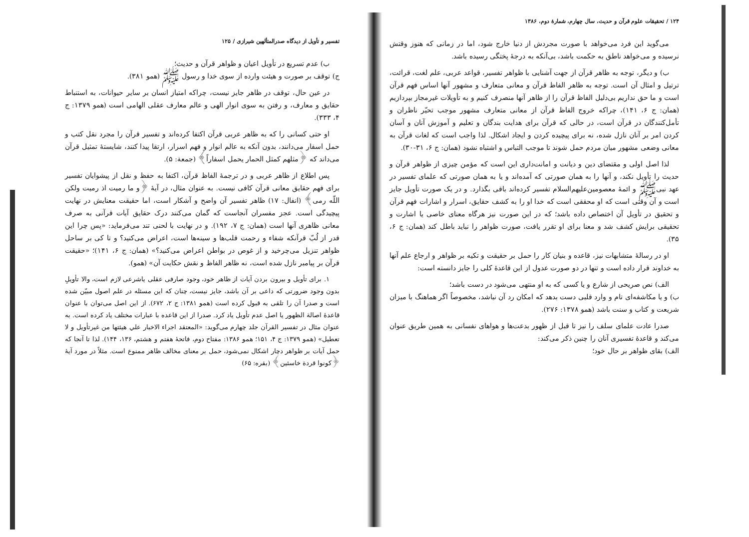۱۲۴ / تحقیقات علوم قرآن و حدیث، سال چهارم، شمارهٔ دوم، ۱۳۸۶
می‌گوید این فرد می‌خواهد با صورت مجردش از دنیا خارج شود، اما در زمانی که هنوز وقتش نرسیده و می‌خواهد ناطق به حکمت باشد، بی‌آنکه به درجهٔ پختگی رسیده باشد.
ب) و دیگر، توجه به ظاهر قرآن از جهت آشنایی با ظواهر تفسیر، قواعد عربی، علم لغت، قرائت، ترتیل و امثال آن است. توجه به ظاهر الفاظ قرآن و معانی متعارف و مشهور آنها اساس فهم قرآن است و ما حق نداریم بی‌دلیل الفاظ قرآن را از ظاهر آنها منصرف کنیم و به تأویلات غیرمجاز بپردازیم (همان: ج ۶، ۱۴۱)، چراکه خروج الفاظ قرآن از معانی متعارف مشهور موجب تحیّر ناظران و تأمل‌کنندگان در قرآن است، در حالی که قرآن برای هدایت بندگان و تعلیم و آموزش آنان و آسان کردن امر بر آنان نازل شده، نه برای پیچیده کردن و ایجاد اشکال. لذا واجب است که لغات قرآن به معانی وضعی مشهور میان مردم حمل شوند تا موجب التباس و اشتباه نشود (همان: ج ۶، ۳۱-۳۰).
لذا اصل اولی و مقتضای دین و دیانت و امانت‌داری این است که مؤمن چیزی از ظواهر قرآن و حدیث را تأویل نکند، و آنها را به همان صورتی که آمده‌اند و یا به همان صورتی که علمای تفسیر در عهد نبی‌ﷺ و ائمهٔ معصومین‌علیهم‌السلام تفسیر کرده‌اند باقی بگذارد. و در یک صورت تأویل جایز است و آن وقتی است که او محققی است که خدا او را به کشف حقایق، اسرار و اشارات فهم قرآن و تحقیق در تأویل آن اختصاص داده باشد؛ که در این صورت نیز هرگاه معنای خاصی یا اشارت و تحقیقی برایش کشف شد و معنا برای او تقرر یافت، صورت ظواهر را نباید باطل کند (همان: ج ۶، ۳۵).
او در رسالهٔ متشابهات نیز، قاعده و بنیان کار را حمل بر حقیقت و تکیه بر ظواهر و ارجاع علم آنها به خداوند قرار داده است و تنها در دو صورت عدول از این قاعدهٔ کلی را جایز دانسته است:
الف) نص صریحی از شارع و یا کسی که به او منتهی می‌شود در دست باشد؛
ب) و یا مکاشفه‌ای تام و وارد قلبی دست بدهد که امکان رد آن نباشد، مخصوصاً اگر هماهنگ با میزان شریعت و کتاب و سنت باشد (همو ۱۳۷۸: ۲۷۶).
صدرا عادت علمای سلف را نیز تا قبل از ظهور بدعت‌ها و هواهای نفسانی به همین طریق عنوان می‌کند و قاعدهٔ تفسیری آنان را چنین ذکر می‌کند:
الف) بقای ظواهر بر حال خود؛
تفسیر و تأویل از دیدگاه صدرالمتألهین شیرازی / ۱۲۵
ب) عدم تسریع در تأویل اعیان و ظواهر قرآن و حدیث؛
ج) توقف بر صورت و هیئت وارده از سوی خدا و رسول ﷺ (همو ۳۸۱).
در عین حال، توقف در ظاهر جایز نیست، چراکه امتیاز انسان بر سایر حیوانات، به استنباط حقایق و معارف، و رفتن به سوی انوار الهی و عالم معارف عقلی الهامی است (همو ۱۳۷۹: ج ۴، ۳۳۳).
او حتی کسانی را که به ظاهر عربی قرآن اکتفا کرده‌اند و تفسیر قرآن را مجرد نقل کتب و حمل اسفار می‌دانند، بدون آنکه به عالم انوار و فهم اسرار، ارتقا پیدا کنند، شایستهٔ تمثیل قرآن می‌داند که ﴿مثلهم کمثل الحمار یحمل اسفاراً﴾ (جمعة: ۵).
پس اطلاع از ظاهر عربی و در ترجمهٔ الفاظ قرآن، اکتفا به حفظ و نقل از پیشوایان تفسیر برای فهم حقایق معانی قرآن کافی نیست. به عنوان مثال، در آیهٔ ﴿و ما رمیت اذ رمیت ولکن اللّه رمی﴾ (انفال: ۱۷) ظاهر تفسیر آن واضح و آشکار است، اما حقیقت معنایش در نهایت پیچیدگی است. عجز مفسران آنجاست که گمان می‌کنند درک حقایق آیات قرآنی به صرف معانی ظاهری آنها است (همان: ج ۷، ۱۹۲). و در نهایت با لحنی تند می‌فرماید: «پس چرا این قدر از لُبّ قرآنکه شفاء و رحمت قلب‌ها و سینه‌ها است، اعراض می‌کنید؟ و تا کی بر ساحل ظواهر تنزیل می‌چرخید و از غوص در بواطن اعراض می‌کنید؟» (همان: ج ۶، ۱۴۱)؛ «حقیقت قرآن بر پیامبر نازل شده است، نه ظاهر الفاظ و نقش حکایت آن» (همو).
۱. برای تأویل و بیرون بردن آیات از ظاهر خود، وجود صارفی عقلی یاشرعی لازم است، والا تأویلِ بدون وجود ضرورتی که داعی بر آن باشد، جایز نیست، چنان که این مسئله در علم اصول مبیّن شده است و صدرا آن را تلقی به قبول کرده است (همو ۱۳۸۱: ج ۲، ۶۷۲). از این اصل می‌توان با عنوان قاعدهٔ اصالة الظهور یا اصل عدم تأویل یاد کرد. صدرا از این قاعده با عبارات مختلف یاد کرده است. به عنوان مثال در تفسیر القرآن جلد چهارم می‌گوید: «المعتقد اجراء الاخبار علي هيئتها من غيرتأويل و لا تعطيل» (همو ۱۳۷۹: ج ۴، ۱۵۱؛ همو ۱۳۸۶: مفتاح دوم، فاتحهٔ هفتم و هشتم، ۱۳۶، ۱۴۴). لذا تا آنجا که حمل آیات بر ظواهر دچار اشکال نمی‌شود، حمل بر معنای مخالف ظاهر ممنوع است. مثلاً در مورد آیهٔ ﴿کونوا قردة خاسئین﴾ (بقره: ۶۵)